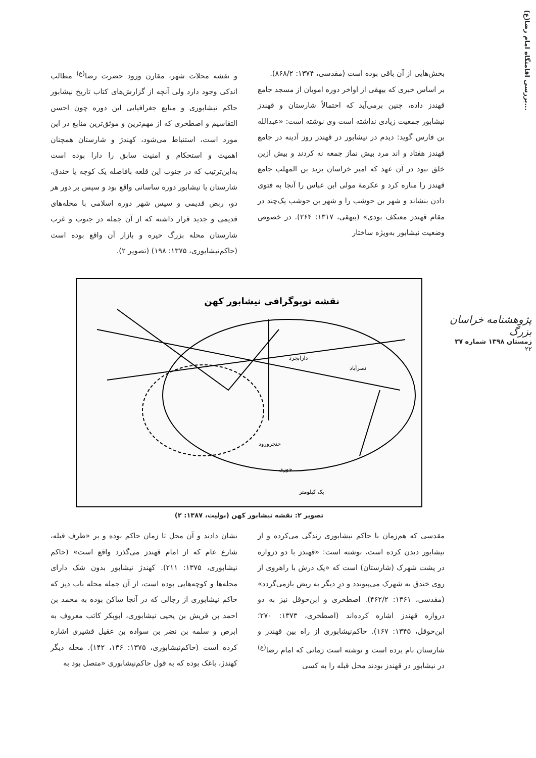بررسی اقامتگاه امام رضا(ع)...
پژوهشنامه خراسان بزرگ
زمستان ۱۳۹۸ شماره ۳۷
۲۲
بخش‌هایی از آن باقی بوده است (مقدسی، ۱۳۷۴: ۸۶۸/۲).
بر اساس خبری که بیهقی از اواخر دوره امویان از مسجد جامع قهندز داده، چنین برمی‌آید که احتمالاً شارستان و قهندز نیشابور جمعیت زیادی نداشته است وی نوشته است: «عبدالله بن فارس گوید: دیدم در نیشابور در قهندز روز آدینه در جامع قهندز هفتاد و اند مرد بیش نماز جمعه نه کردند و بیش ازین خلق نبود در آن عهد که امیر خراسان یزید بن المهلب جامع قهندز را مناره کرد و عکرمة مولی ابن عباس را آنجا به فتوی دادن بنشاند و شهر بن حوشب را و شهر بن حوشب یک‌چند در مقام قهندز معتکف بودی» (بیهقی، ۱۳۱۷: ۲۶۴). در خصوص وضعیت نیشابور به‌ویژه ساختار
و نقشه محلات شهر، مقارن ورود حضرت رضا<sup>(ع)</sup> مطالب اندکی وجود دارد ولی آنچه از گزارش‌های کتاب تاریخ نیشابور حاکم نیشابوری و منابع جغرافیایی این دوره چون احسن التقاسیم و اصطخری که از مهم‌ترین و موثق‌ترین منابع در این مورد است، استنباط می‌شود، کهندژ و شارستان همچنان اهمیت و استحکام و امنیت سابق را دارا بوده است به‌این‌ترتیب که در جنوب این قلعه بافاصله یک کوچه یا خندق، شارستان یا نیشابور دوره ساسانی واقع بود و سپس بر دور هر دو، ربض قدیمی و سپس شهر دوره اسلامی با محله‌های قدیمی و جدید قرار داشته که از آن جمله در جنوب و غرب شارستان محله بزرگ حیره و بازار آن واقع بوده است (حاکم‌نیشابوری، ۱۳۷۵: ۱۹۸) (تصویر ۲).
نقشه توپوگرافی نیشابور کهن
نصرآباد
دارابجرد
حنجرورود
جوری
یک کیلومتر
تصویر ۲: نقشه نیشابور کهن (بولیت، ۱۳۸۷: ۲)
مقدسی که هم‌زمان با حاکم نیشابوری زندگی می‌کرده و از نیشابور دیدن کرده است، نوشته است: «قهندز با دو دروازه در پشت شهرک (شارستان) است که «یک درش با راهروی از روی خندق به شهرک می‌پیوندد و درِ دیگر به ربض بازمی‌گردد» (مقدسی، ۱۳۶۱: ۴۶۲/۲). اصطخری و ابن‌حوقل نیز به دو دروازه قهندز اشاره کرده‌اند (اصطخری، ۱۳۷۳: ۲۷۰؛ ابن‌حوقل، ۱۳۴۵: ۱۶۷). حاکم‌نیشابوری از راه بین قهندز و شارستان نام برده است و نوشته است زمانی که امام رضا<sup>(ع)</sup> در نیشابور در قهندز بودند محل قبله را به کسی
نشان دادند و آن محل تا زمان حاکم بوده و بر «طرف قبله، شارع عام که از امام قهندز می‌گذرد واقع است» (حاکم نیشابوری، ۱۳۷۵: ۲۱۱). کهندژ نیشابور بدون شک دارای محله‌ها و کوچه‌هایی بوده است، از آن جمله محله باب دیز که حاکم نیشابوری از رجالی که در آنجا ساکن بوده به محمد بن احمد بن قریش بن یحیی نیشابوری، ابوبکر کاتب معروف به ابرص و سلمه بن نضر بن سواده بن عقیل قشیری اشاره کرده است (حاکم‌نیشابوری، ۱۳۷۵: ۱۳۶، ۱۴۲). محله دیگر کهندژ، باغک بوده که به قول حاکم‌نیشابوری «متصل بود به